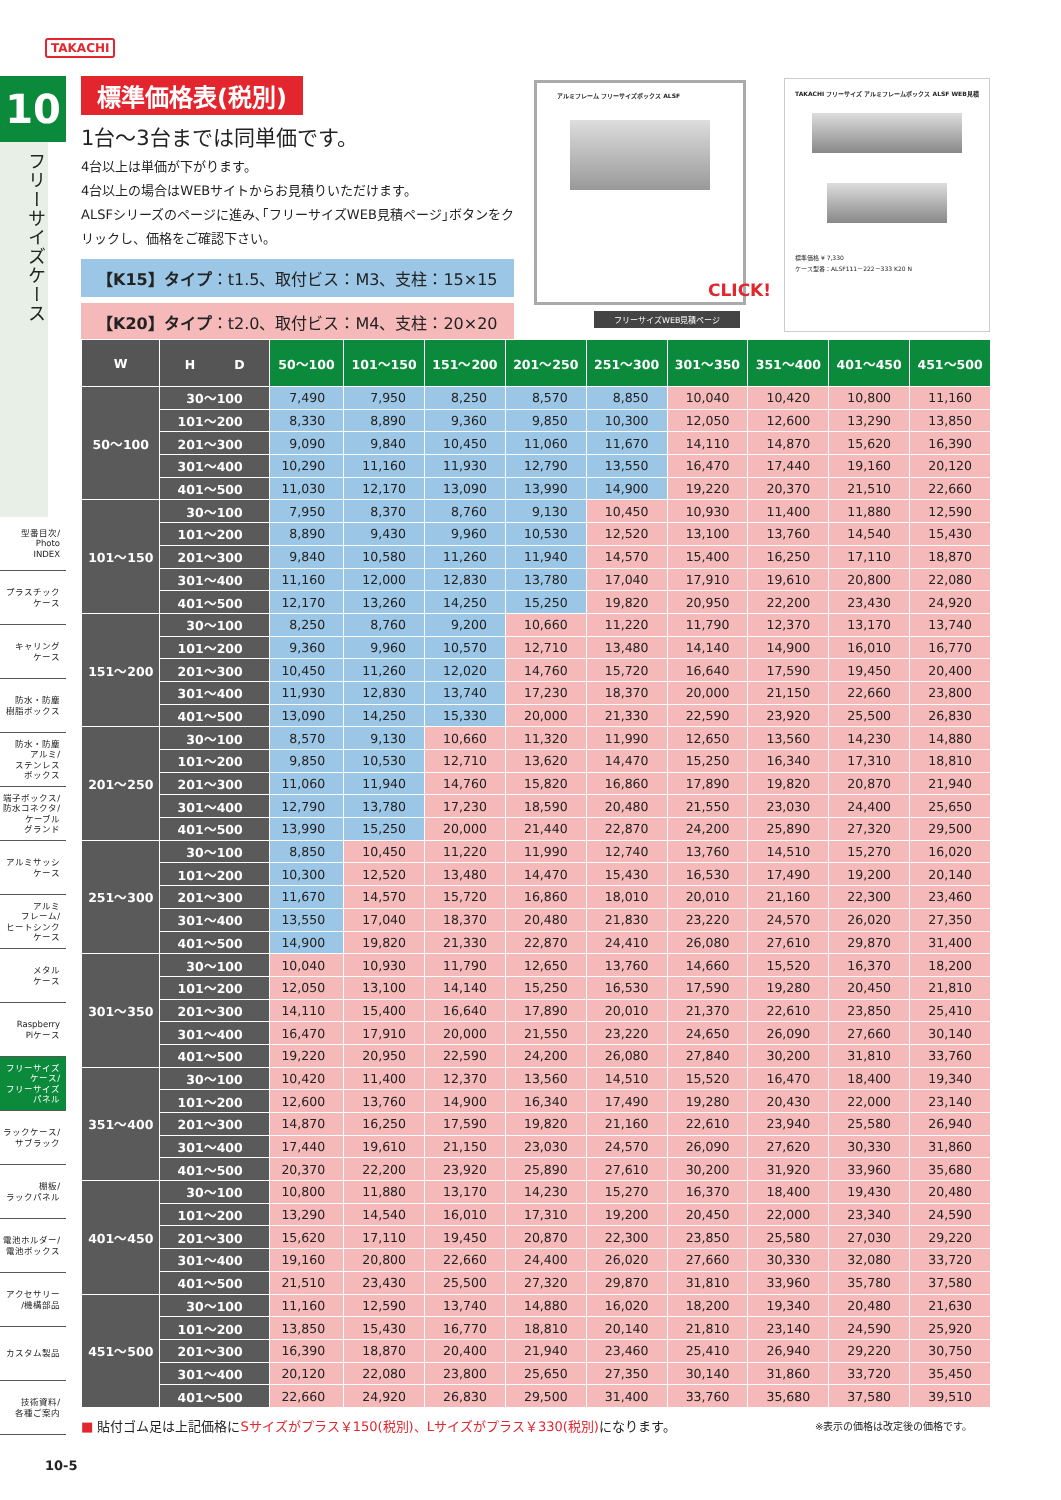TAKACHI
10
フリーサイズケース
型番目次/
Photo
INDEX
プラスチック
ケース
キャリング
ケース
防水・防塵
樹脂ボックス
防水・防塵
アルミ/
ステンレス
ボックス
端子ボックス/
防水コネクタ/
ケーブル
グランド
アルミサッシ
ケース
アルミ
フレーム/
ヒートシンク
ケース
メタル
ケース
Raspberry
Piケース
フリーサイズ
ケース/
フリーサイズ
パネル
ラックケース/
サブラック
棚板/
ラックパネル
電池ホルダー/
電池ボックス
アクセサリー
/機構部品
カスタム製品
技術資料/
各種ご案内
標準価格表(税別)
1台〜3台までは同単価です。
4台以上は単価が下がります。
4台以上の場合はWEBサイトからお見積りいただけます。
ALSFシリーズのページに進み､｢フリーサイズWEB見積ページ｣ボタンをクリックし、価格をご確認下さい。
【K15】タイプ：t1.5、取付ビス：M3、支柱：15×15
【K20】タイプ：t2.0、取付ビス：M4、支柱：20×20
アルミフレーム フリーサイズボックス ALSF
フリーサイズWEB見積ページ
CLICK!
TAKACHI フリーサイズ アルミフレームボックス ALSF WEB見積
標準価格 ¥ 7,330
ケース型番：ALSF111－222－333 K20 N
| W | H D | 50〜100 | 101〜150 | 151〜200 | 201〜250 | 251〜300 | 301〜350 | 351〜400 | 401〜450 | 451〜500 |
| --- | --- | --- | --- | --- | --- | --- | --- | --- | --- | --- |
| 50〜100 | 30〜100 | 7,490 | 7,950 | 8,250 | 8,570 | 8,850 | 10,040 | 10,420 | 10,800 | 11,160 |
| | 101〜200 | 8,330 | 8,890 | 9,360 | 9,850 | 10,300 | 12,050 | 12,600 | 13,290 | 13,850 |
| | 201〜300 | 9,090 | 9,840 | 10,450 | 11,060 | 11,670 | 14,110 | 14,870 | 15,620 | 16,390 |
| | 301〜400 | 10,290 | 11,160 | 11,930 | 12,790 | 13,550 | 16,470 | 17,440 | 19,160 | 20,120 |
| | 401〜500 | 11,030 | 12,170 | 13,090 | 13,990 | 14,900 | 19,220 | 20,370 | 21,510 | 22,660 |
| 101〜150 | 30〜100 | 7,950 | 8,370 | 8,760 | 9,130 | 10,450 | 10,930 | 11,400 | 11,880 | 12,590 |
| | 101〜200 | 8,890 | 9,430 | 9,960 | 10,530 | 12,520 | 13,100 | 13,760 | 14,540 | 15,430 |
| | 201〜300 | 9,840 | 10,580 | 11,260 | 11,940 | 14,570 | 15,400 | 16,250 | 17,110 | 18,870 |
| | 301〜400 | 11,160 | 12,000 | 12,830 | 13,780 | 17,040 | 17,910 | 19,610 | 20,800 | 22,080 |
| | 401〜500 | 12,170 | 13,260 | 14,250 | 15,250 | 19,820 | 20,950 | 22,200 | 23,430 | 24,920 |
| 151〜200 | 30〜100 | 8,250 | 8,760 | 9,200 | 10,660 | 11,220 | 11,790 | 12,370 | 13,170 | 13,740 |
| | 101〜200 | 9,360 | 9,960 | 10,570 | 12,710 | 13,480 | 14,140 | 14,900 | 16,010 | 16,770 |
| | 201〜300 | 10,450 | 11,260 | 12,020 | 14,760 | 15,720 | 16,640 | 17,590 | 19,450 | 20,400 |
| | 301〜400 | 11,930 | 12,830 | 13,740 | 17,230 | 18,370 | 20,000 | 21,150 | 22,660 | 23,800 |
| | 401〜500 | 13,090 | 14,250 | 15,330 | 20,000 | 21,330 | 22,590 | 23,920 | 25,500 | 26,830 |
| 201〜250 | 30〜100 | 8,570 | 9,130 | 10,660 | 11,320 | 11,990 | 12,650 | 13,560 | 14,230 | 14,880 |
| | 101〜200 | 9,850 | 10,530 | 12,710 | 13,620 | 14,470 | 15,250 | 16,340 | 17,310 | 18,810 |
| | 201〜300 | 11,060 | 11,940 | 14,760 | 15,820 | 16,860 | 17,890 | 19,820 | 20,870 | 21,940 |
| | 301〜400 | 12,790 | 13,780 | 17,230 | 18,590 | 20,480 | 21,550 | 23,030 | 24,400 | 25,650 |
| | 401〜500 | 13,990 | 15,250 | 20,000 | 21,440 | 22,870 | 24,200 | 25,890 | 27,320 | 29,500 |
| 251〜300 | 30〜100 | 8,850 | 10,450 | 11,220 | 11,990 | 12,740 | 13,760 | 14,510 | 15,270 | 16,020 |
| | 101〜200 | 10,300 | 12,520 | 13,480 | 14,470 | 15,430 | 16,530 | 17,490 | 19,200 | 20,140 |
| | 201〜300 | 11,670 | 14,570 | 15,720 | 16,860 | 18,010 | 20,010 | 21,160 | 22,300 | 23,460 |
| | 301〜400 | 13,550 | 17,040 | 18,370 | 20,480 | 21,830 | 23,220 | 24,570 | 26,020 | 27,350 |
| | 401〜500 | 14,900 | 19,820 | 21,330 | 22,870 | 24,410 | 26,080 | 27,610 | 29,870 | 31,400 |
| 301〜350 | 30〜100 | 10,040 | 10,930 | 11,790 | 12,650 | 13,760 | 14,660 | 15,520 | 16,370 | 18,200 |
| | 101〜200 | 12,050 | 13,100 | 14,140 | 15,250 | 16,530 | 17,590 | 19,280 | 20,450 | 21,810 |
| | 201〜300 | 14,110 | 15,400 | 16,640 | 17,890 | 20,010 | 21,370 | 22,610 | 23,850 | 25,410 |
| | 301〜400 | 16,470 | 17,910 | 20,000 | 21,550 | 23,220 | 24,650 | 26,090 | 27,660 | 30,140 |
| | 401〜500 | 19,220 | 20,950 | 22,590 | 24,200 | 26,080 | 27,840 | 30,200 | 31,810 | 33,760 |
| 351〜400 | 30〜100 | 10,420 | 11,400 | 12,370 | 13,560 | 14,510 | 15,520 | 16,470 | 18,400 | 19,340 |
| | 101〜200 | 12,600 | 13,760 | 14,900 | 16,340 | 17,490 | 19,280 | 20,430 | 22,000 | 23,140 |
| | 201〜300 | 14,870 | 16,250 | 17,590 | 19,820 | 21,160 | 22,610 | 23,940 | 25,580 | 26,940 |
| | 301〜400 | 17,440 | 19,610 | 21,150 | 23,030 | 24,570 | 26,090 | 27,620 | 30,330 | 31,860 |
| | 401〜500 | 20,370 | 22,200 | 23,920 | 25,890 | 27,610 | 30,200 | 31,920 | 33,960 | 35,680 |
| 401〜450 | 30〜100 | 10,800 | 11,880 | 13,170 | 14,230 | 15,270 | 16,370 | 18,400 | 19,430 | 20,480 |
| | 101〜200 | 13,290 | 14,540 | 16,010 | 17,310 | 19,200 | 20,450 | 22,000 | 23,340 | 24,590 |
| | 201〜300 | 15,620 | 17,110 | 19,450 | 20,870 | 22,300 | 23,850 | 25,580 | 27,030 | 29,220 |
| | 301〜400 | 19,160 | 20,800 | 22,660 | 24,400 | 26,020 | 27,660 | 30,330 | 32,080 | 33,720 |
| | 401〜500 | 21,510 | 23,430 | 25,500 | 27,320 | 29,870 | 31,810 | 33,960 | 35,780 | 37,580 |
| 451〜500 | 30〜100 | 11,160 | 12,590 | 13,740 | 14,880 | 16,020 | 18,200 | 19,340 | 20,480 | 21,630 |
| | 101〜200 | 13,850 | 15,430 | 16,770 | 18,810 | 20,140 | 21,810 | 23,140 | 24,590 | 25,920 |
| | 201〜300 | 16,390 | 18,870 | 20,400 | 21,940 | 23,460 | 25,410 | 26,940 | 29,220 | 30,750 |
| | 301〜400 | 20,120 | 22,080 | 23,800 | 25,650 | 27,350 | 30,140 | 31,860 | 33,720 | 35,450 |
| | 401〜500 | 22,660 | 24,920 | 26,830 | 29,500 | 31,400 | 33,760 | 35,680 | 37,580 | 39,510 |
■ 貼付ゴム足は上記価格にSサイズがプラス￥150(税別)、Lサイズがプラス￥330(税別) になります。
※表示の価格は改定後の価格です。
10-5